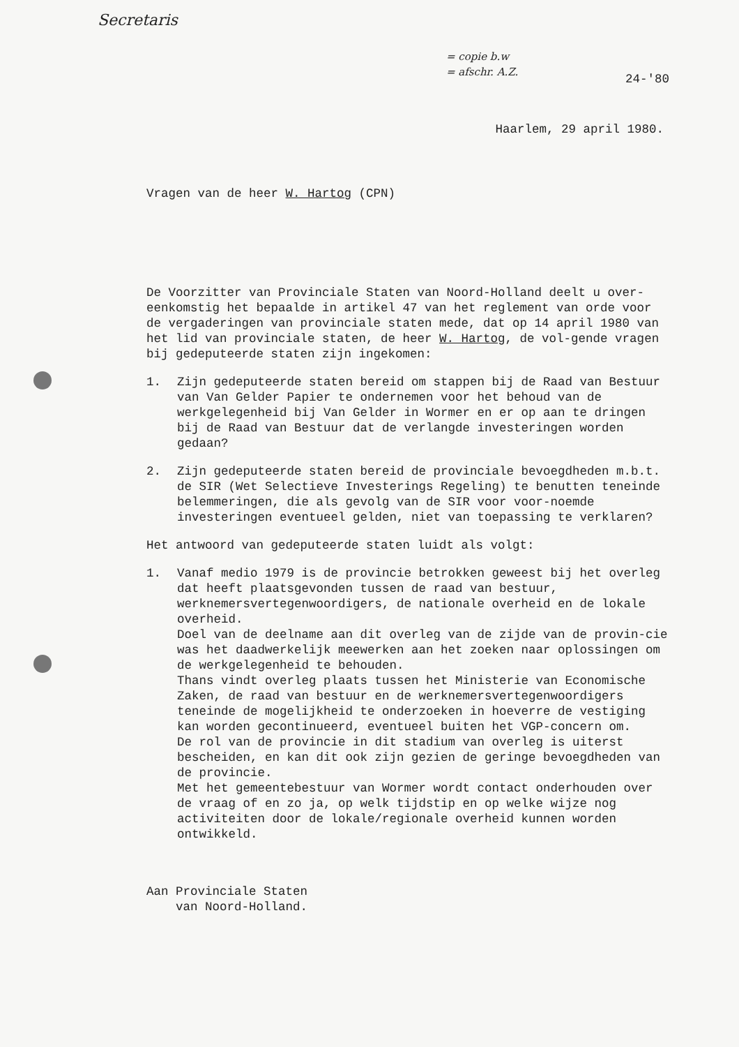Secretaris
= copie b.w
= afschr. A.Z.
24-'80
Haarlem, 29 april 1980.
Vragen van de heer W. Hartog (CPN)
De Voorzitter van Provinciale Staten van Noord-Holland deelt u over-eenkomstig het bepaalde in artikel 47 van het reglement van orde voor de vergaderingen van provinciale staten mede, dat op 14 april 1980 van het lid van provinciale staten, de heer W. Hartog, de vol-gende vragen bij gedeputeerde staten zijn ingekomen:
1. Zijn gedeputeerde staten bereid om stappen bij de Raad van Bestuur van Van Gelder Papier te ondernemen voor het behoud van de werkgelegenheid bij Van Gelder in Wormer en er op aan te dringen bij de Raad van Bestuur dat de verlangde investeringen worden gedaan?
2. Zijn gedeputeerde staten bereid de provinciale bevoegdheden m.b.t. de SIR (Wet Selectieve Investerings Regeling) te benutten teneinde belemmeringen, die als gevolg van de SIR voor voor-noemde investeringen eventueel gelden, niet van toepassing te verklaren?
Het antwoord van gedeputeerde staten luidt als volgt:
1. Vanaf medio 1979 is de provincie betrokken geweest bij het overleg dat heeft plaatsgevonden tussen de raad van bestuur, werknemersvertegenwoordigers, de nationale overheid en de lokale overheid.
Doel van de deelname aan dit overleg van de zijde van de provin-cie was het daadwerkelijk meewerken aan het zoeken naar oplossingen om de werkgelegenheid te behouden.
Thans vindt overleg plaats tussen het Ministerie van Economische Zaken, de raad van bestuur en de werknemersvertegenwoordigers teneinde de mogelijkheid te onderzoeken in hoeverre de vestiging kan worden gecontinueerd, eventueel buiten het VGP-concern om.
De rol van de provincie in dit stadium van overleg is uiterst bescheiden, en kan dit ook zijn gezien de geringe bevoegdheden van de provincie.
Met het gemeentebestuur van Wormer wordt contact onderhouden over de vraag of en zo ja, op welk tijdstip en op welke wijze nog activiteiten door de lokale/regionale overheid kunnen worden ontwikkeld.
Aan Provinciale Staten
van Noord-Holland.